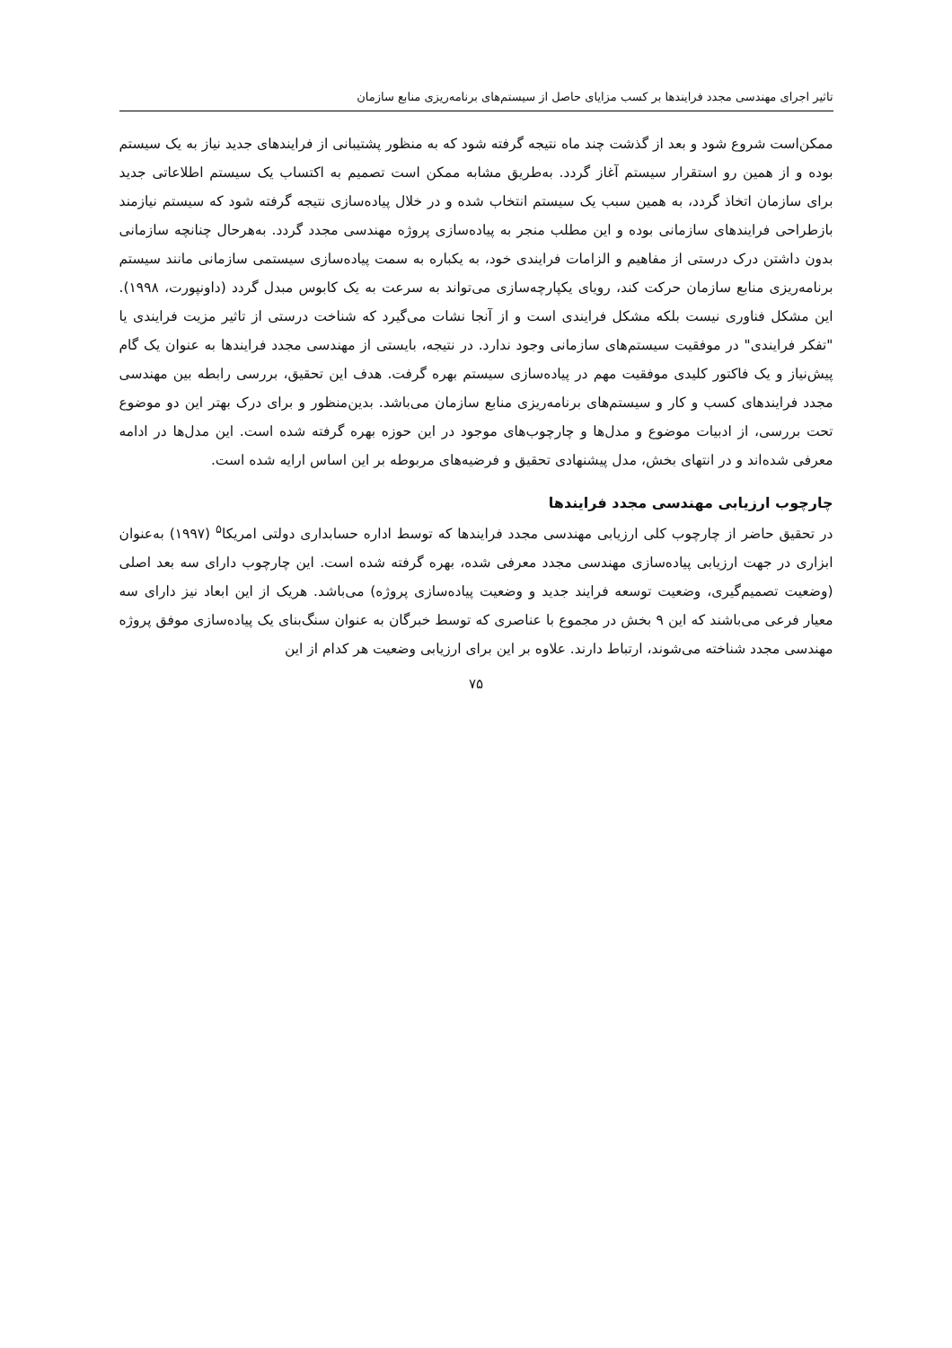تاثیر اجرای مهندسی مجدد فرایندها بر کسب مزایای حاصل از سیستم‌های برنامه‌ریزی منابع سازمان
ممکن‌است شروع شود و بعد از گذشت چند ماه نتیجه گرفته شود که به منظور پشتیبانی از فرایندهای جدید نیاز به یک سیستم بوده و از همین رو استقرار سیستم آغاز گردد. به‌طریق مشابه ممکن است تصمیم به اکتساب یک سیستم اطلاعاتی جدید برای سازمان اتخاذ گردد، به همین سبب یک سیستم انتخاب شده و در خلال پیاده‌سازی نتیجه گرفته شود که سیستم نیازمند بازطراحی فرایندهای سازمانی بوده و این مطلب منجر به پیاده‌سازی پروژه مهندسی مجدد گردد. به‌هرحال چنانچه سازمانی بدون داشتن درک درستی از مفاهیم و الزامات فرایندی خود، به یکباره به سمت پیاده‌سازی سیستمی سازمانی مانند سیستم برنامه‌ریزی منابع سازمان حرکت کند، رویای یکپارچه‌سازی می‌تواند به سرعت به یک کابوس مبدل گردد (داونپورت، ۱۹۹۸). این مشکل فناوری نیست بلکه مشکل فرایندی است و از آنجا نشات می‌گیرد که شناخت درستی از تاثیر مزیت فرایندی یا "تفکر فرایندی" در موفقیت سیستم‌های سازمانی وجود ندارد. در نتیجه، بایستی از مهندسی مجدد فرایندها به عنوان یک گام پیش‌نیاز و یک فاکتور کلیدی موفقیت مهم در پیاده‌سازی سیستم بهره گرفت. هدف این تحقیق، بررسی رابطه بین مهندسی مجدد فرایندهای کسب و کار و سیستم‌های برنامه‌ریزی منابع سازمان می‌باشد. بدین‌منظور و برای درک بهتر این دو موضوع تحت بررسی، از ادبیات موضوع و مدل‌ها و چارچوب‌های موجود در این حوزه بهره گرفته شده است. این مدل‌ها در ادامه معرفی شده‌اند و در انتهای بخش، مدل پیشنهادی تحقیق و فرضیه‌های مربوطه بر این اساس ارایه شده است.
چارچوب ارزیابی مهندسی مجدد فرایندها
در تحقیق حاضر از چارچوب کلی ارزیابی مهندسی مجدد فرایندها که توسط اداره حسابداری دولتی امریکا<sup>۵</sup> (۱۹۹۷) به‌عنوان ابزاری در جهت ارزیابی پیاده‌سازی مهندسی مجدد معرفی شده، بهره گرفته شده است. این چارچوب دارای سه بعد اصلی (وضعیت تصمیم‌گیری، وضعیت توسعه فرایند جدید و وضعیت پیاده‌سازی پروژه) می‌باشد. هریک از این ابعاد نیز دارای سه معیار فرعی می‌باشند که این ۹ بخش در مجموع با عناصری که توسط خبرگان به عنوان سنگ‌بنای یک پیاده‌سازی موفق پروژه مهندسی مجدد شناخته می‌شوند، ارتباط دارند. علاوه بر این برای ارزیابی وضعیت هر کدام از این
۷۵